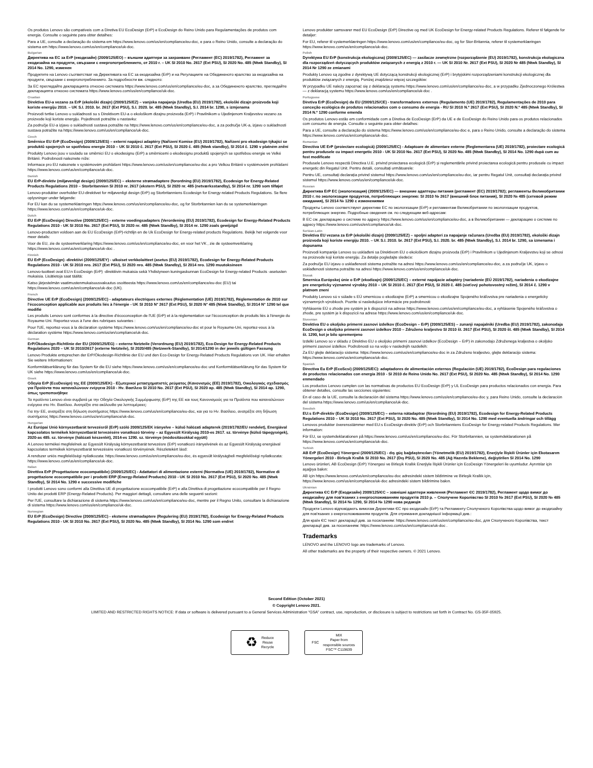Os produtos Lenovo são compatíveis com a Diretiva EU EcoDesign (ErP) e EcoDesign do Reino Unido para Regulamentações de produtos com energia. Consulte o seguinte para obter detalhes:
Para a UE, consulte a declaração do sistema em https://www.lenovo.com/us/en/compliance/eu-doc, e para o Reino Unido, consulte a declaração do sistema em https://www.lenovo.com/us/en/compliance/uk-doc.
Bulgarian
Директива на ЕС за ErP (екодизайн) (2009/125/ЕО) – външни адаптери за захранване (Регламент (ЕС) 2019/1782), Регламент за екодизайна на продукти, свързани с енергопотреблението, от 2010 г. – UK SI 2010 No. 2617 (Ext PSU), SI 2020 No. 485 (Ntwk Standby), SI 2014 No. 1290, изменен
Продуктите на Lenovo съответстват на Директивата на ЕС за екодизайна (ErP) и на Регулациите на Обединеното кралство за екодизайна на продукти, свързани с енергопотреблението. За подробности вж. следното:
За ЕС прегледайте декларацията относно системата https://www.lenovo.com/us/en/compliance/eu-doc, а за Обединеното кралство, прегледайте декларацията относно системата https://www.lenovo.com/us/en/compliance/uk-doc.
Croatian
Direktiva EU-a vezano za ErP (ekološki dizajn) (2009/125/EZ) – vanjska napajanja (Uredba (EU) 2019/1782), ekološki dizajn proizvoda koji koriste energiju 2010. – UK S.I. 2010. br. 2617 (Ext PSU), S.I. 2020. br. 485 (Ntwk Standby), S.I. 2014 br. 1290, s izmjenama
Proizvodi tvrtke Lenovo u sukladnosti su s Direktivom EU-a o ekološkom dizajnu proizvoda (ErP) i Pravilnikom u Ujedinjenom Kraljevstvu vezano za proizvode koji koriste energiju. Pojedinosti potražite u nastavku:
Za područje EU-a izjavu o sukladnosti sustava potražite na https://www.lenovo.com/us/en/compliance/eu-doc, a za područje UK-a, izjavu o sukladnosti sustava potražite na https://www.lenovo.com/us/en/compliance/uk-doc.
Czech
Směrnice EU ErP (EcoDesign) (2009/125/ES) – externí napájecí adaptéry (Nařízení Komise (EU) 2019/1782), Nařízení pro ekodesign týkající se produktů spojených se spotřebou energie 2010 – UK SI 2010 č. 2617 (Ext PSU), SI 2020 č. 485 (Ntwk standby), SI 2014 č. 1290 v platném znění
Produkty Lenovo jsou v souladu se směrnicí EU o ekodesignu (ErP) a směrnicemi o ekodesignu produktů spojených se spotřebou energie ve Velké Británii. Podrobnosti naleznete níže:
Informace pro EU naleznete v systémovém prohlášení https://www.lenovo.com/us/en/compliance/eu-doc a pro Velkou Británii v systémovém prohlášení https://www.lenovo.com/us/en/compliance/uk-doc.
Danish
EU ErP-direktiv (miljøvenligt design) (2009/125/EC) – eksterne strømadaptere (forordning (EU) 2019/1782), Ecodesign for Energy-Related Products Regulations 2010 – Storbritannien SI 2010 nr. 2617 (ekstern PSU), SI 2020 nr. 485 (netværksstandby), SI 2014 nr. 1290 som tilføjet
Lenovo-produkter overholder EU-direktivet for miljøvenligt design (ErP) og Storbritanniens Ecodesign for Energy-related Products Regulations. Se flere oplysninger under følgende:
For EU kan du se systemerklæringen https://www.lenovo.com/us/en/compliance/eu-doc, og for Storbritannien kan du se systemerklæringen https://www.lenovo.com/us/en/compliance/uk-doc.
Dutch
EU ErP (EcoDesign) Directive (2009/125/EC) - externe voedingsadapters (Verordening (EU) 2019/1782), Ecodesign for Energy-Related Products Regulations 2010 - UK SI 2010 No. 2617 (Ext PSU), SI 2020 nr. 485 (Ntwk Standby), SI 2014 nr. 1290 zoals gewijzigd
Lenovo-producten voldoen aan de EU EcoDesign (ErP)-richtlijn en de Uk EcoDesign for Energy-related products Regulations. Bekijk het volgende voor meer details:
Voor de EU, zie de systeemverklaring https://www.lenovo.com/us/en/compliance/eu-doc, en voor het VK , zie de systeemverklaring https://www.lenovo.com/us/en/compliance/uk-doc .
Finnish
EU ErP (EcoDesign) -direktiivi (2009/125/EY) - ulkoiset verkkolaitteet (asetus (EU) 2019/1782), Ecodesign for Energy-Related Products Regulations 2010 - UK SI 2010 nro. 2617 (Ext PSU), SI 2020 nro. 485 (Ntwk Standby), SI 2014 nro. 1290 muutoksineen
Lenovo-tuotteet ovat EU:n EcoDesign (ErP) -direktiivin mukaisia sekä Yhdistyneen kuningaskunnan EcoDesign for Energy-related Products -asetusten mukaisia. Lisätietoja saat täältä:
Katso järjestelmän vaatimustenmukaisuusvakuutus osoitteesta https://www.lenovo.com/us/en/compliance/eu-doc (EU) tai https://www.lenovo.com/us/en/compliance/uk-doc (UK).
French
Directive UE ErP (EcoDesign) (2009/125/EC) - adaptateurs électriques externes (Réglementation (UE) 2019/1782), Réglementation de 2010 sur l'écoconception applicable aux produits liés à l'énergie - UK SI 2010 N° 2617 (Ext PSU), SI 2020 N° 485 (Ntwk Standby), SI 2014 N° 1290 tel que modifié
Les produits Lenovo sont conformes à la directive d'écoconception de l'UE (ErP) et à la réglementation sur l'écoconception de produits liés à l'énergie du Royaume-Uni. Reportez-vous à l'une des rubriques suivantes :
Pour l'UE, reportez-vous à la déclaration système https://www.lenovo.com/us/en/compliance/eu-doc et pour le Royaume-Uni, reportez-vous à la déclaration système https://www.lenovo.com/us/en/compliance/uk-doc.
German
ErP/Ökodesign-Richtlinie der EU (2009/125/EG) – externe Netzteile (Verordnung (EU) 2019/1782), Eco-Design for Energy-Related Products Regulations 2020 – UK SI 2010/2617 (externe Netzteile), SI 2020/485 (Netzwerk-Standby), SI 2014/1290 in der jeweils gültigen Fassung
Lenovo Produkte entsprechen der ErP/Ökodesign-Richtlinie der EU und den Eco-Design for Energy-Related Products Regulations von UK. Hier erhalten Sie weitere Informationen:
Konformitätserklärung für das System für die EU siehe https://www.lenovo.com/us/en/compliance/eu-doc und Konformitätserklärung für das System für UK siehe https://www.lenovo.com/us/en/compliance/uk-doc.
Greek
Οδηγία ErP (EcoDesign) της ΕΕ (2009/125/ΕΚ) - Εξωτερικοί μετασχηματιστές ρεύματος (Κανονισμός (ΕΕ) 2019/1782), Οικολογικός σχεδιασμός για Προϊόντα που καταναλώνουν ενέργεια 2010 - Ην. Βασίλειο SI 2010 No. 2617 (Ext PSU), SI 2020 αρ. 485 (Ntwk Standby), SI 2014 αρ. 1290, όπως τροποποιήθηκε
Τα προϊόντα Lenovo είναι συμβατά με την Οδηγία Οικολογικής Συμμόρφωσης (ErP) της ΕΕ και τους Κανονισμούς για τα Προϊόντα που καταναλώνουν ενέργεια στο Ην. Βασίλειο. Ανατρέξτε στα ακόλουθα για λεπτομέρειες:
Για την ΕΕ, ανατρέξτε στη δήλωση συστήματος https://www.lenovo.com/us/en/compliance/eu-doc, και για το Ην. Βασίλειο, ανατρέξτε στη δήλωση συστήματος https://www.lenovo.com/us/en/compliance/uk-doc.
Hungarian
Az Európai Unió környezetbarát tervezésről (ErP) szóló 2009/125/EK irányelve – külső hálózati adapterek (2019/1782/EU rendelet), Energiával kapcsolatos termékek környezetbarát tervezésére vonatkozó törvény – az Egyesült Királyság 2010-es 2617. sz. törvénye (külső tápegységek), 2020-as 485. sz. törvénye (hálózati készenlét), 2014-es 1290. sz. törvénye (módosításokkal együtt)
A Lenovo termékei megfelelnek az Egyesült Királyság környezetbarát tervezésre (ErP) vonatkozó irányelvének és az Egyesült Királyság energiával kapcsolatos termékek környezetbarát tervezésére vonatkozó törvényének. Részletekért lásd:
A rendszer uniós megfelelőségi nyilatkozata: https://www.lenovo.com/us/en/compliance/eu-doc, és egyesült királyságbeli megfelelőségi nyilatkozata: https://www.lenovo.com/us/en/compliance/uk-doc.
Italian
Direttiva ErP (Progettazione ecocompatibile) (2009/125/EC) - Adattatori di alimentazione esterni (Normativa (UE) 2019/1782), Normative di progettazione ecocompatibile per i prodotti ERP (Energy-Related Products) 2010 - UK SI 2010 No. 2617 (Ext PSU), SI 2020 No. 485 (Ntwk Standby), SI 2014 No. 1290 e successive modifiche
I prodotti Lenovo sono conformi alla Direttiva UE di progettazione ecocompatibile (ErP) e alla Direttiva di progettazione ecocompatibile per il Regno Unito dei prodotti ERP (Energy-Related Products). Per maggiori dettagli, consultare una delle seguenti sezioni:
Per l'UE, consultare la dichiarazione di sistema https://www.lenovo.com/us/en/compliance/eu-doc, mentre per il Regno Unito, consultare la dichiarazione di sistema https://www.lenovo.com/us/en/compliance/uk-doc.
Norwegian
EU ErP (EcoDesign) Directive (2009/125/EC) - eksterne strømadaptere (Regulering (EU) 2019/1782), Ecodesign for Energy-Related Products Regulations 2010 - UK SI 2010 No. 2617 (Ext PSU), SI 2020 No. 485 (Ntwk Standby), SI 2014 No. 1290 som endret
Lenovo produkter samsvarer med EU EcoDesign (ErP) Directive og med UK EcoDesign for Energy-related Products Regulations. Referer til følgende for detaljer:
For EU, referer til systemerklæringen https://www.lenovo.com/us/en/compliance/eu-doc, og for Stor-Britannia, referer til systemerklæringen https://www.lenovo.com/us/en/compliance/uk-doc.
Polish
Dyrektywa EU ErP (konstrukcja ekologiczna) (2009/125/EC) — zasilacze zewnętrzne (rozporządzenie (EU) 2019/1782), konstrukcja ekologiczna dla rozporządzeń dotyczących produktów związanych z energią z 2010 r. — UK SI 2010 Nr. 2617 (Ext PSU), SI 2020 Nr 485 (Ntwk Standby), SI 2014 Nr 1290 ze zmianami
Produkty Lenovo są zgodne z dyrektywą UE dotyczącą konstrukcji ekologicznej (ErP) i brytyjskimi rozporządzeniami konstrukcji ekologicznej dla produktów związanych z energią. Poniżej znajdziesz więcej szczegółów:
W przypadku UE należy zapoznać się z deklaracją systemu https://www.lenovo.com/us/en/compliance/eu-doc, a w przypadku Zjednoczonego Królestwa — z deklaracją systemu https://www.lenovo.com/us/en/compliance/uk-doc .
Portuguese
Diretiva ErP (EcoDesign) da EU (2009/125/CE) - transformadores externos (Regulamento (UE) 2019/1782), Regulamentações de 2010 para conceção ecológica de produtos relacionados com o consumo de energia - RU SI 2010 N.º 2617 (Ext PSU), SI 2020 N.º 485 (Ntwk Standby), SI 2014 N.º 1290 conforme emenda
Os produtos Lenovo estão em conformidade com a Diretiva de EcoDesign (ErP) da UE e de EcoDesign do Reino Unido para os produtos relacionados com consumo de energia. Consulte o seguinte para obter detalhes:
Para a UE, consulte a declaração do sistema https://www.lenovo.com/us/en/compliance/eu-doc e, para o Reino Unido, consulte a declaração do sistema https://www.lenovo.com/us/en/compliance/uk-doc.
Romanian
Directiva UE ErP (proiectare ecologică) (2009/125/EC) - Adaptoare de alimentare externe (Reglementarea (UE) 2019/1782), proiectare ecologică pentru produsele cu impact energetic 2010 - UK SI 2010 No. 2617 (Ext PSU), SI 2020 No. 485 (Ntwk Standby), SI 2014 No. 1290 după cum au fost modificate
Produsele Lenovo respectă Directiva U.E. privind proiectarea ecologică (ErP) și reglementările privind proiectarea ecologică pentru produsele cu impact energetic din Regatul Unit. Pentru detalii, consultați următoarele:
Pentru UE, consultați declarația privind sistemul https://www.lenovo.com/us/en/compliance/eu-doc, iar pentru Regatul Unit, consultați declarația privind sistemul https://www.lenovo.com/us/en/compliance/uk-doc.
Russian
Директива ErP ЕС (экологизация) (2009/125/EC) — внешние адаптеры питания (регламент (ЕС) 2019/1782); регламенты Великобритании 2010 г. по экологизации продуктов, потребляющих энергию: SI 2010 № 2617 (внешний блок питания), SI 2020 № 485 (сетевой режим ожидания), SI 2014 № 1290 с изменениями
Продукты Lenovo соответствуют директиве ЕС по экологизации (ErP) и регламентам Великобритании по экологизации продуктов, потребляющих энергию. Подробные сведения см. по следующим веб-адресам:
В ЕС см. декларацию о системе по адресу https://www.lenovo.com/us/en/compliance/eu-doc, а в Великобритании — декларацию о системе по адресу https://www.lenovo.com/us/en/compliance/uk-doc.
Serbian-Latin
Direktiva EU vezana za ErP (ekološki dizajn) (2009/125/EZ) – spoljni adapteri za napajanje računara (Uredba (EU) 2019/1782), ekološki dizajn proizvoda koji koriste energiju 2010. – UK S.I. 2010. br. 2617 (Ext PSU), S.I. 2020. br. 485 (Ntwk Standby), S.I. 2014 br. 1290, sa izmenama i dopunama
Proizvodi kompanije Lenovo su usklađeni sa Direktivom EU o ekološkom dizajnu proizvoda (ErP) i Pravilnikom u Ujedinjenom Kraljevstvu koji se odnosi na proizvode koji koriste energiju. Za detalje pogledajte sledeće:
Za područje EU izjavu o usklađenosti sistema potražite na adresi https://www.lenovo.com/us/en/compliance/eu-doc, a za područje UK, izjavu o usklađenosti sistema potražite na adresi https://www.lenovo.com/us/en/compliance/uk-doc.
Slovak
Smernica Európskej únie o ErP (ekodizajn) (2009/125/EC) – externé napájacie adaptéry (nariadenie (EÚ 2019/1782), nariadenia o ekodizajne pre energeticky významné výrobky 2010 – UK SI 2010 č. 2617 (Ext PSU), SI 2020 č. 485 (sieťový pohotovostný režim), SI 2014 č. 1290 v platnom znení
Produkty Lenovo sú v súlade s EÚ smernicou o ekodizajne (ErP) a smernicou o ekodizajne Spojeného kráľovstva pre nariadenia o energeticky významných výrobkoch. Pozrite si nasledujúce informácie pre podrobnosti:
Vyhlásenie EÚ o zhode pre systém je k dispozícii na adrese https://www.lenovo.com/us/en/compliance/eu-doc, a vyhlásenie Spojeného kráľovstva o zhode, pre systém je k dispozícii na adrese https://www.lenovo.com/us/en/compliance/uk-doc.
Slovenian
Direktiva EU o okoljsko primerni zasnovi izdelkov (EcoDesign – ErP) (2009/125/ES) – zunanji napajalniki (Uredba (EU) 2019/1782), zakonodaja EcoDesign o okoljsko primerni zasnovi izdelkov 2010 – Združeno kraljestvo SI 2010 št. 2617 (Ext PSU), SI 2020 št. 485 (Ntwk Standby), SI 2014 št. 1290, kot je bilo spremenjeno
Izdelki Lenovo so v skladu z Direktivo EU o okoljsko primerni zasnovi izdelkov (EcoDesign – ErP) in zakonodajo Združenega kraljestva o okoljsko primerni zasnovi izdelkov. Podrobnosti so na voljo v naslednjih razdelkih:
Za EU glejte deklaracijo sistema: https://www.lenovo.com/us/en/compliance/eu-doc in za Združeno kraljestvo, glejte deklaracijo sistema: https://www.lenovo.com/us/en/compliance/uk-doc.
Spanish
Directiva Eu ErP (EcoScsi) (2009/125/EC): adaptadores de alimentación externos (Regulación (UE) 2019/1782), EcoDesign para regulaciones de productos relacionados con energía 2010 - SI 2010 de Reino Unido No. 2617 (Ext PSU), SI 2020 No. 485 (Ntwk Standby), SI 2014 No. 1290 enmendado
Los productos Lenovo cumplen con las normativas de productos EU EcoDesign (ErP) y UL EcoDesign para productos relacionados con energía. Para obtener detalles, consulte las secciones siguientes:
En el caso de la UE, consulte la declaración del sistema https://www.lenovo.com/us/en/compliance/eu-doc y, para Reino Unido, consulte la declaración del sistema https://www.lenovo.com/us/en/compliance/uk-doc.
Swedish
EU:s ErP-direktiv (EcoDesign) (2009/125/EC) – externa nätadaptrar (förordning (EU) 2019/1782), Ecodesign for Energy-Related Products Regulations 2010 – UK SI 2010 No. 2617 (Ext PSU), SI 2020 No. 485 (Ntwk Standby), SI 2014 No. 1290 med eventuella ändringar och tillägg
Lenovos produkter överensstämmer med EU:s EcoDesign-direktiv (ErP) och Storbritanniens EcoDesign for Energy-related Products Regulations. Mer information:
För EU, se systemdeklarationen på https://www.lenovo.com/us/en/compliance/eu-doc. För Storbritannien, se systemdeklarationen på https://www.lenovo.com/us/en/compliance/uk-doc.
Turkish
AB ErP (EcoDesign) Yönergesi (2009/125/EC) - dış güç bağdaştırıcıları (Yönetmelik (EU) 2019/1782), Enerjiyle İlişkili Ürünler için Ekotasarım Yönergeleri 2010 - Birleşik Krallık SI 2010 No. 2617 (Dış PSU), SI 2020 No. 485 (Ağ Hazırda Bekleme), değiştirilen SI 2014 No. 1290
Lenovo ürünleri, AB EcoDesign (ErP) Yönergesi ve Birleşik Krallık Enerjiyle İlişkili Ürünler için EcoDesign Yönergeleri ile uyumludur. Ayrıntılar için aşağıya bakın:
AB için https://www.lenovo.com/us/en/compliance/eu-doc adresindeki sistem bildirimine ve Birleşik Krallık için, https://www.lenovo.com/us/en/compliance/uk-doc adresindeki sistem bildirimine bakın.
Ukrainian
Директива ЄС ErP (Екодизайн) 2009/125/ЄС – зовнішні адаптери живлення (Регламент ЄС 2019/1782), Регламент щодо вимог до екодизайну для пов'язаних з енергоспоживанням продуктів 2010 р. – Сполучене Королівство SI 2010 № 2617 (Ext PSU), SI 2020 № 485 (Ntwk Standby), SI 2014 № 1290, SI 2014 № 1290 нова редакція
Продукти Lenovo відповідають вимогам Директиви ЄС про екодизайн (ErP) та Регламенту Сполученого Королівства щодо вимог до екодизайну для пов'язаних з енергоспоживанням продуктів. Для отримання докладнішої інформації див.:
Для країн ЄС текст декларації див. за посиланням: https://www.lenovo.com/us/en/compliance/eu-doc, для Сполученого Королівства, текст декларації див. за посиланням: https://www.lenovo.com/us/en/compliance/uk-doc .
Trademarks
LENOVO and the LENOVO logo are trademarks of Lenovo.
All other trademarks are the property of their respective owners. © 2021 Lenovo.
Second Edition (October 2021)
© Copyright Lenovo 2021.
LIMITED AND RESTRICTED RIGHTS NOTICE: If data or software is delivered pursuant to a General Services Administration “GSA” contract, use, reproduction, or disclosure is subject to restrictions set forth in Contract No. GS-35F-05925.
♻ Reduce
Reuse
Recycle
FSC MIX
Paper from
responsible sources
FSC™ C119639